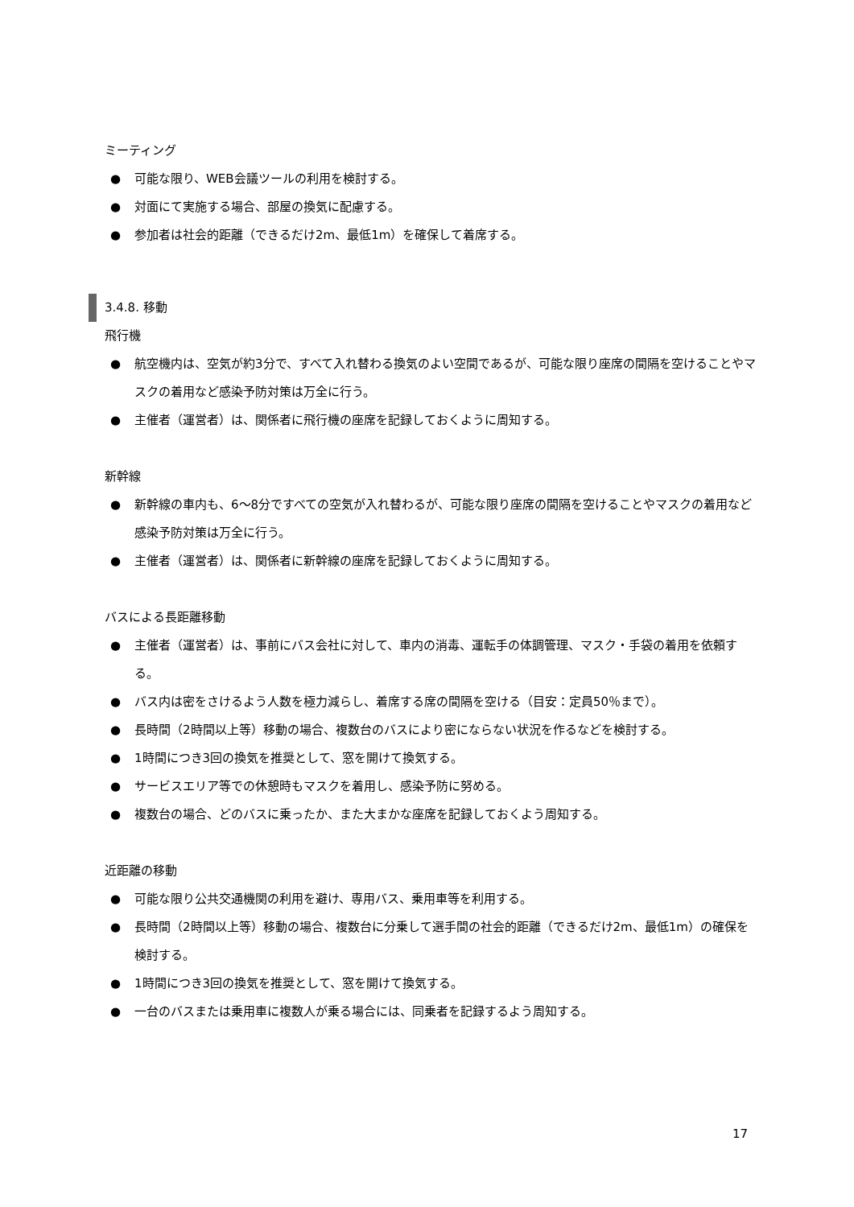ミーティング
● 可能な限り、WEB会議ツールの利用を検討する。
● 対面にて実施する場合、部屋の換気に配慮する。
● 参加者は社会的距離（できるだけ2m、最低1m）を確保して着席する。
3.4.8. 移動
飛行機
● 航空機内は、空気が約3分で、すべて入れ替わる換気のよい空間であるが、可能な限り座席の間隔を空けることやマスクの着用など感染予防対策は万全に行う。
● 主催者（運営者）は、関係者に飛行機の座席を記録しておくように周知する。
新幹線
● 新幹線の車内も、6～8分ですべての空気が入れ替わるが、可能な限り座席の間隔を空けることやマスクの着用など感染予防対策は万全に行う。
● 主催者（運営者）は、関係者に新幹線の座席を記録しておくように周知する。
バスによる長距離移動
● 主催者（運営者）は、事前にバス会社に対して、車内の消毒、運転手の体調管理、マスク・手袋の着用を依頼する。
● バス内は密をさけるよう人数を極力減らし、着席する席の間隔を空ける（目安：定員50％まで）。
● 長時間（2時間以上等）移動の場合、複数台のバスにより密にならない状況を作るなどを検討する。
● 1時間につき3回の換気を推奨として、窓を開けて換気する。
● サービスエリア等での休憩時もマスクを着用し、感染予防に努める。
● 複数台の場合、どのバスに乗ったか、また大まかな座席を記録しておくよう周知する。
近距離の移動
● 可能な限り公共交通機関の利用を避け、専用バス、乗用車等を利用する。
● 長時間（2時間以上等）移動の場合、複数台に分乗して選手間の社会的距離（できるだけ2m、最低1m）の確保を検討する。
● 1時間につき3回の換気を推奨として、窓を開けて換気する。
● 一台のバスまたは乗用車に複数人が乗る場合には、同乗者を記録するよう周知する。
17